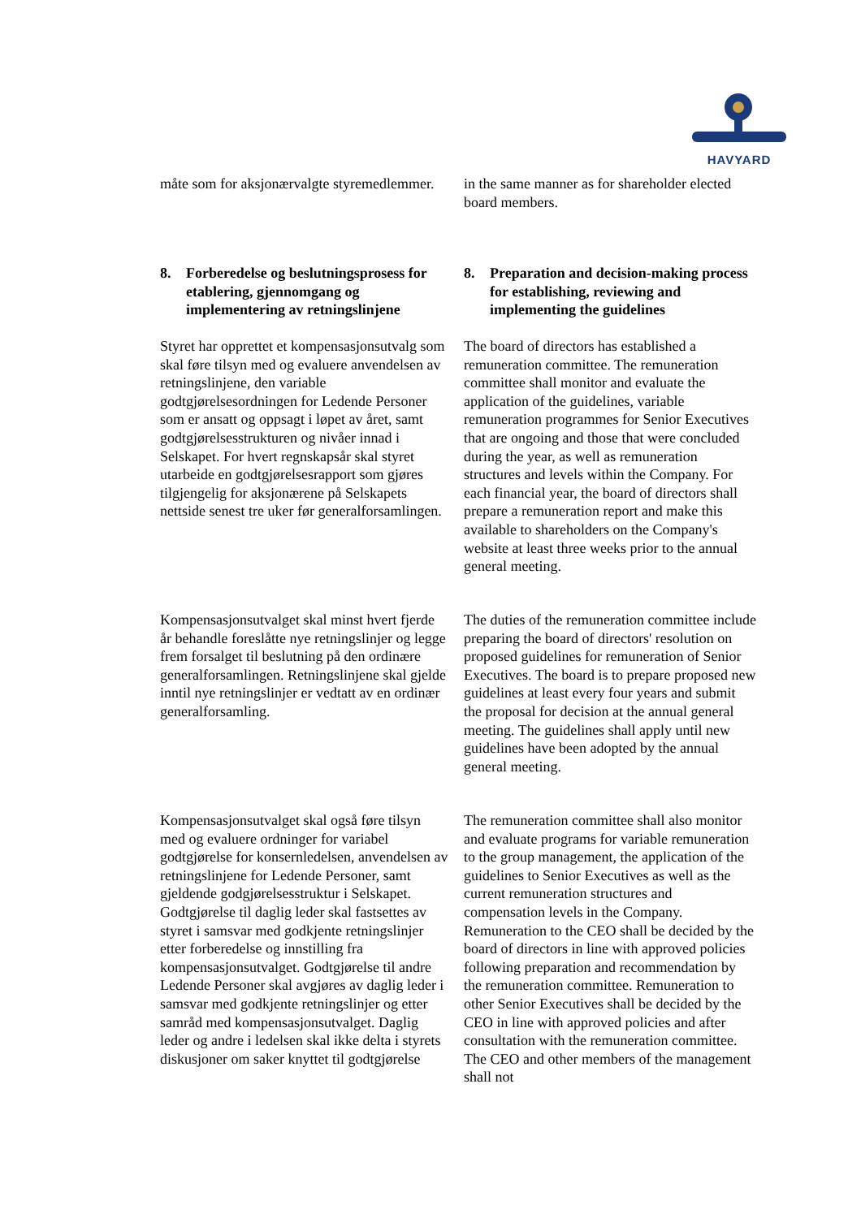HAVYARD
måte som for aksjonærvalgte styremedlemmer.
in the same manner as for shareholder elected board members.
8. Forberedelse og beslutningsprosess for etablering, gjennomgang og implementering av retningslinjene
8. Preparation and decision-making process for establishing, reviewing and implementing the guidelines
Styret har opprettet et kompensasjonsutvalg som skal føre tilsyn med og evaluere anvendelsen av retningslinjene, den variable godtgjørelsesordningen for Ledende Personer som er ansatt og oppsagt i løpet av året, samt godtgjørelsesstrukturen og nivåer innad i Selskapet. For hvert regnskapsår skal styret utarbeide en godtgjørelsesrapport som gjøres tilgjengelig for aksjonærene på Selskapets nettside senest tre uker før generalforsamlingen.
The board of directors has established a remuneration committee. The remuneration committee shall monitor and evaluate the application of the guidelines, variable remuneration programmes for Senior Executives that are ongoing and those that were concluded during the year, as well as remuneration structures and levels within the Company. For each financial year, the board of directors shall prepare a remuneration report and make this available to shareholders on the Company's website at least three weeks prior to the annual general meeting.
Kompensasjonsutvalget skal minst hvert fjerde år behandle foreslåtte nye retningslinjer og legge frem forsalget til beslutning på den ordinære generalforsamlingen. Retningslinjene skal gjelde inntil nye retningslinjer er vedtatt av en ordinær generalforsamling.
The duties of the remuneration committee include preparing the board of directors' resolution on proposed guidelines for remuneration of Senior Executives. The board is to prepare proposed new guidelines at least every four years and submit the proposal for decision at the annual general meeting. The guidelines shall apply until new guidelines have been adopted by the annual general meeting.
Kompensasjonsutvalget skal også føre tilsyn med og evaluere ordninger for variabel godtgjørelse for konsernledelsen, anvendelsen av retningslinjene for Ledende Personer, samt gjeldende godgjørelsesstruktur i Selskapet. Godtgjørelse til daglig leder skal fastsettes av styret i samsvar med godkjente retningslinjer etter forberedelse og innstilling fra kompensasjonsutvalget. Godtgjørelse til andre Ledende Personer skal avgjøres av daglig leder i samsvar med godkjente retningslinjer og etter samråd med kompensasjonsutvalget. Daglig leder og andre i ledelsen skal ikke delta i styrets diskusjoner om saker knyttet til godtgjørelse
The remuneration committee shall also monitor and evaluate programs for variable remuneration to the group management, the application of the guidelines to Senior Executives as well as the current remuneration structures and compensation levels in the Company. Remuneration to the CEO shall be decided by the board of directors in line with approved policies following preparation and recommendation by the remuneration committee. Remuneration to other Senior Executives shall be decided by the CEO in line with approved policies and after consultation with the remuneration committee. The CEO and other members of the management shall not